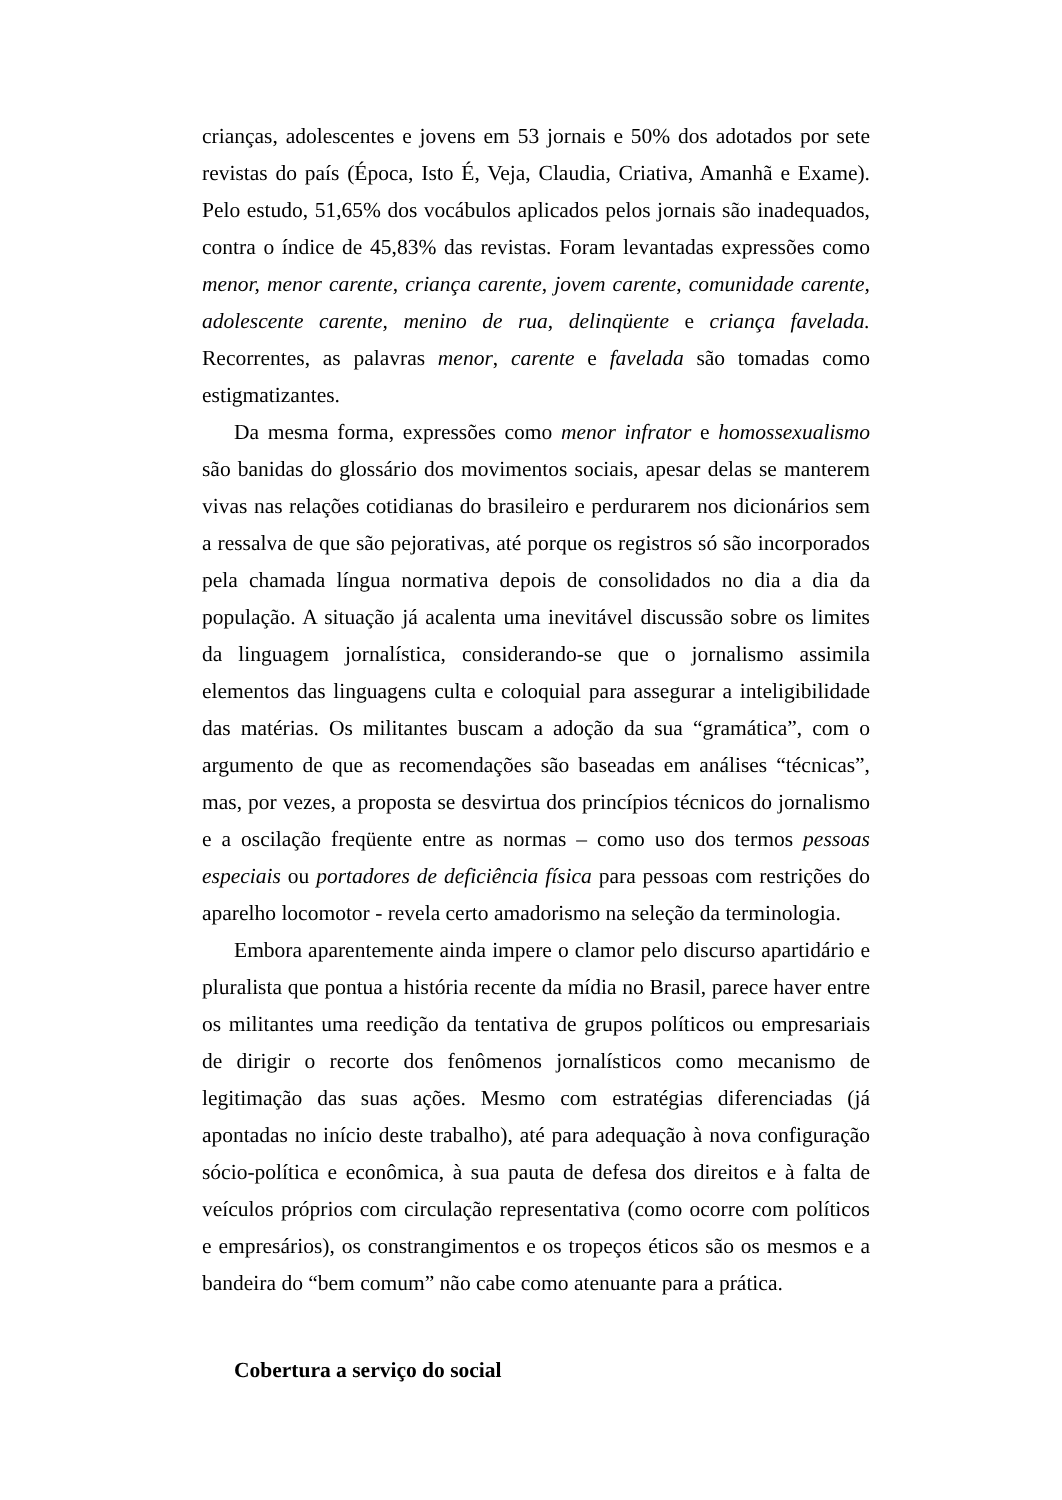crianças, adolescentes e jovens em 53 jornais e 50% dos adotados por sete revistas do país (Época, Isto É, Veja, Claudia, Criativa, Amanhã e Exame). Pelo estudo, 51,65% dos vocábulos aplicados pelos jornais são inadequados, contra o índice de 45,83% das revistas. Foram levantadas expressões como menor, menor carente, criança carente, jovem carente, comunidade carente, adolescente carente, menino de rua, delinqüente e criança favelada. Recorrentes, as palavras menor, carente e favelada são tomadas como estigmatizantes.
Da mesma forma, expressões como menor infrator e homossexualismo são banidas do glossário dos movimentos sociais, apesar delas se manterem vivas nas relações cotidianas do brasileiro e perdurarem nos dicionários sem a ressalva de que são pejorativas, até porque os registros só são incorporados pela chamada língua normativa depois de consolidados no dia a dia da população. A situação já acalenta uma inevitável discussão sobre os limites da linguagem jornalística, considerando-se que o jornalismo assimila elementos das linguagens culta e coloquial para assegurar a inteligibilidade das matérias. Os militantes buscam a adoção da sua “gramática”, com o argumento de que as recomendações são baseadas em análises “técnicas”, mas, por vezes, a proposta se desvirtua dos princípios técnicos do jornalismo e a oscilação freqüente entre as normas – como uso dos termos pessoas especiais ou portadores de deficiência física para pessoas com restrições do aparelho locomotor - revela certo amadorismo na seleção da terminologia.
Embora aparentemente ainda impere o clamor pelo discurso apartidário e pluralista que pontua a história recente da mídia no Brasil, parece haver entre os militantes uma reedição da tentativa de grupos políticos ou empresariais de dirigir o recorte dos fenômenos jornalísticos como mecanismo de legitimação das suas ações. Mesmo com estratégias diferenciadas (já apontadas no início deste trabalho), até para adequação à nova configuração sócio-política e econômica, à sua pauta de defesa dos direitos e à falta de veículos próprios com circulação representativa (como ocorre com políticos e empresários), os constrangimentos e os tropeços éticos são os mesmos e a bandeira do “bem comum” não cabe como atenuante para a prática.
Cobertura a serviço do social